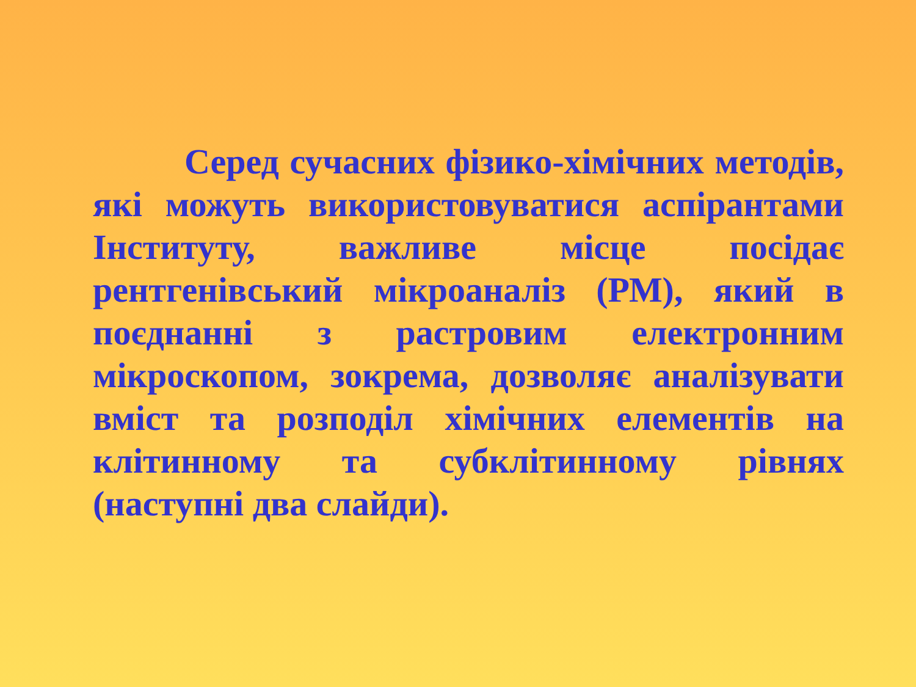Серед сучасних фізико-хімічних методів, які можуть використовуватися аспірантами Інституту, важливе місце посідає рентгенівський мікроаналіз (РМ), який в поєднанні з растровим електронним мікроскопом, зокрема, дозволяє аналізувати вміст та розподіл хімічних елементів на клітинному та субклітинному рівнях (наступні два слайди).